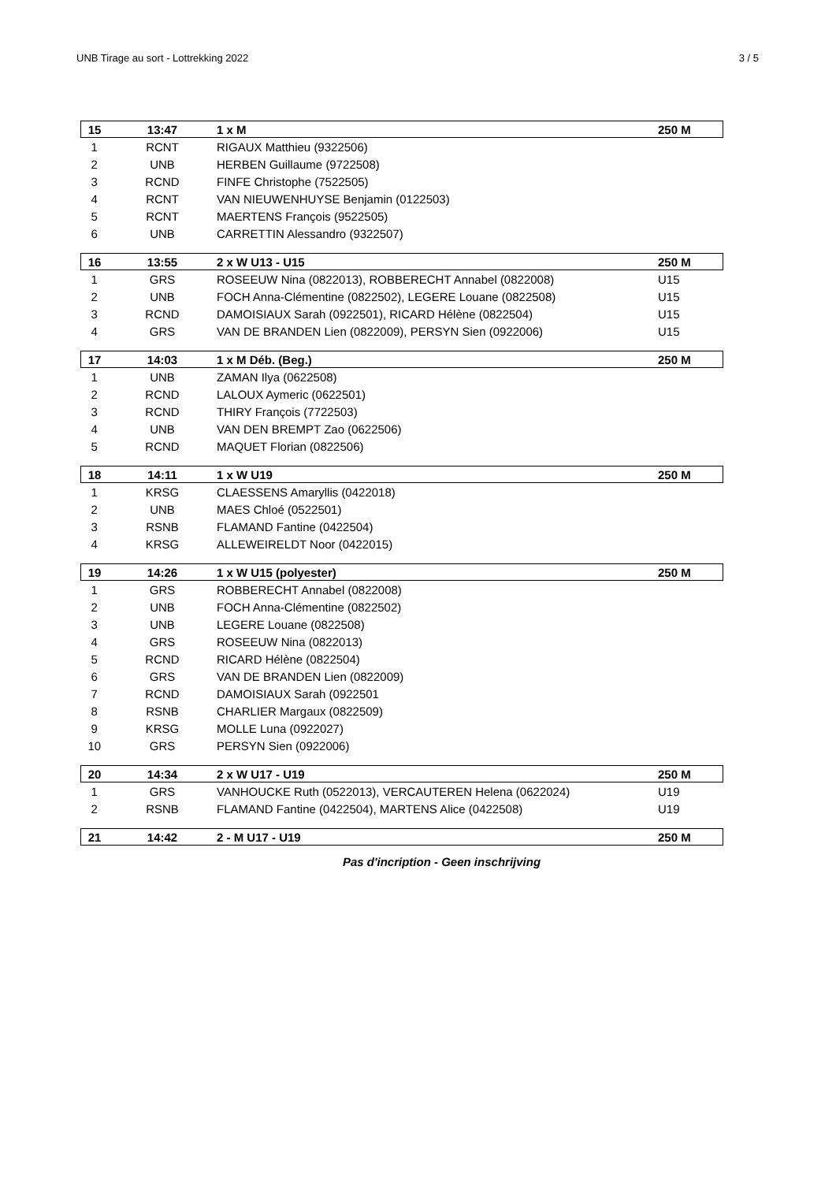UNB Tirage au sort - Lottrekking 2022 3 / 5
| 15 | 13:47 | 1 x M | 250 M |
| --- | --- | --- | --- |
| 1 | RCNT | RIGAUX Matthieu (9322506) | |
| 2 | UNB | HERBEN Guillaume (9722508) | |
| 3 | RCND | FINFE Christophe (7522505) | |
| 4 | RCNT | VAN NIEUWENHUYSE Benjamin (0122503) | |
| 5 | RCNT | MAERTENS François (9522505) | |
| 6 | UNB | CARRETTIN Alessandro (9322507) | |
| 16 | 13:55 | 2 x W U13 - U15 | 250 M |
| 1 | GRS | ROSEEUW Nina (0822013), ROBBERECHT Annabel (0822008) | U15 |
| 2 | UNB | FOCH Anna-Clémentine (0822502), LEGERE Louane (0822508) | U15 |
| 3 | RCND | DAMOISIAUX Sarah (0922501), RICARD Hélène (0822504) | U15 |
| 4 | GRS | VAN DE BRANDEN Lien (0822009), PERSYN Sien (0922006) | U15 |
| 17 | 14:03 | 1 x M Déb. (Beg.) | 250 M |
| 1 | UNB | ZAMAN Ilya (0622508) | |
| 2 | RCND | LALOUX Aymeric (0622501) | |
| 3 | RCND | THIRY François (7722503) | |
| 4 | UNB | VAN DEN BREMPT Zao (0622506) | |
| 5 | RCND | MAQUET Florian (0822506) | |
| 18 | 14:11 | 1 x W U19 | 250 M |
| 1 | KRSG | CLAESSENS Amaryllis (0422018) | |
| 2 | UNB | MAES Chloé (0522501) | |
| 3 | RSNB | FLAMAND Fantine (0422504) | |
| 4 | KRSG | ALLEWEIRELDT Noor (0422015) | |
| 19 | 14:26 | 1 x W U15 (polyester) | 250 M |
| 1 | GRS | ROBBERECHT Annabel (0822008) | |
| 2 | UNB | FOCH Anna-Clémentine (0822502) | |
| 3 | UNB | LEGERE Louane (0822508) | |
| 4 | GRS | ROSEEUW Nina (0822013) | |
| 5 | RCND | RICARD Hélène (0822504) | |
| 6 | GRS | VAN DE BRANDEN Lien (0822009) | |
| 7 | RCND | DAMOISIAUX Sarah (0922501 | |
| 8 | RSNB | CHARLIER Margaux (0822509) | |
| 9 | KRSG | MOLLE Luna (0922027) | |
| 10 | GRS | PERSYN Sien (0922006) | |
| 20 | 14:34 | 2 x W U17 - U19 | 250 M |
| 1 | GRS | VANHOUCKE Ruth (0522013), VERCAUTEREN Helena (0622024) | U19 |
| 2 | RSNB | FLAMAND Fantine (0422504), MARTENS Alice (0422508) | U19 |
| 21 | 14:42 | 2 - M U17 - U19 | 250 M |
Pas d'incription - Geen inschrijving